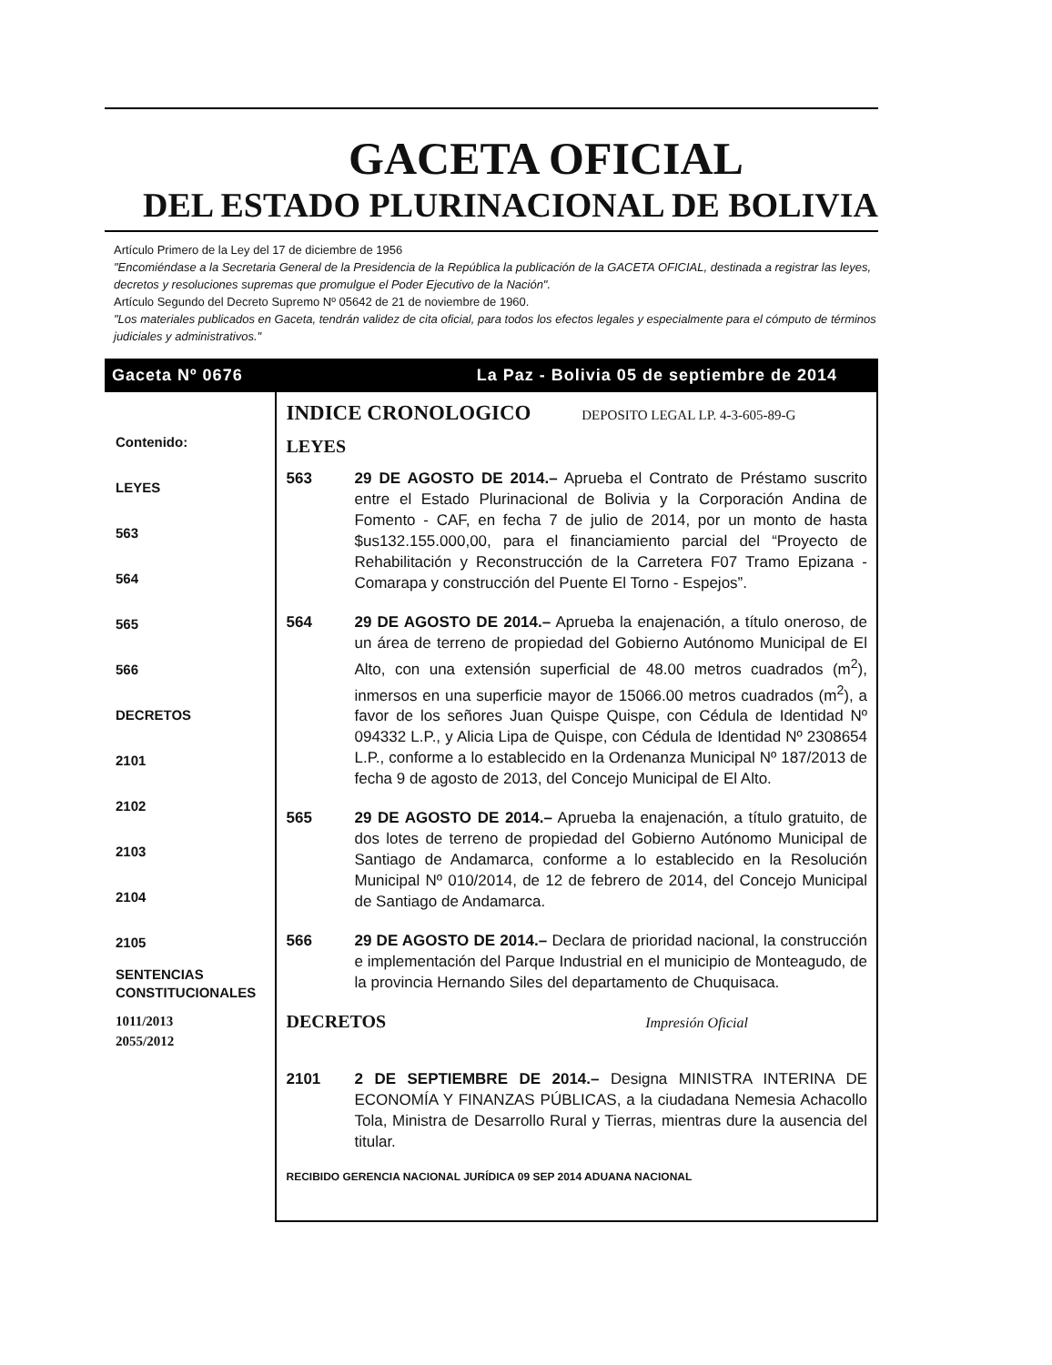GACETA OFICIAL
DEL ESTADO PLURINACIONAL DE BOLIVIA
Artículo Primero de la Ley del 17 de diciembre de 1956
"Encomiéndase a la Secretaria General de la Presidencia de la República la publicación de la GACETA OFICIAL, destinada a registrar las leyes, decretos y resoluciones supremas que promulgue el Poder Ejecutivo de la Nación".
Artículo Segundo del Decreto Supremo Nº 05642 de 21 de noviembre de 1960.
"Los materiales publicados en Gaceta, tendrán validez de cita oficial, para todos los efectos legales y especialmente para el cómputo de términos judiciales y administrativos."
Gaceta Nº 0676 La Paz - Bolivia 05 de septiembre de 2014
Contenido:
LEYES
563
564
565
566
DECRETOS
2101
2102
2103
2104
2105
SENTENCIAS
CONSTITUCIONALES
1011/2013
2055/2012
INDICE CRONOLOGICO DEPOSITO LEGAL LP. 4-3-605-89-G
LEYES
563 29 DE AGOSTO DE 2014.– Aprueba el Contrato de Préstamo suscrito entre el Estado Plurinacional de Bolivia y la Corporación Andina de Fomento - CAF, en fecha 7 de julio de 2014, por un monto de hasta $us132.155.000,00, para el financiamiento parcial del “Proyecto de Rehabilitación y Reconstrucción de la Carretera F07 Tramo Epizana - Comarapa y construcción del Puente El Torno - Espejos”.
564 29 DE AGOSTO DE 2014.– Aprueba la enajenación, a título oneroso, de un área de terreno de propiedad del Gobierno Autónomo Municipal de El Alto, con una extensión superficial de 48.00 metros cuadrados (m<sup>2</sup>), inmersos en una superficie mayor de 15066.00 metros cuadrados (m<sup>2</sup>), a favor de los señores Juan Quispe Quispe, con Cédula de Identidad Nº 094332 L.P., y Alicia Lipa de Quispe, con Cédula de Identidad Nº 2308654 L.P., conforme a lo establecido en la Ordenanza Municipal Nº 187/2013 de fecha 9 de agosto de 2013, del Concejo Municipal de El Alto.
565 29 DE AGOSTO DE 2014.– Aprueba la enajenación, a título gratuito, de dos lotes de terreno de propiedad del Gobierno Autónomo Municipal de Santiago de Andamarca, conforme a lo establecido en la Resolución Municipal Nº 010/2014, de 12 de febrero de 2014, del Concejo Municipal de Santiago de Andamarca.
566 29 DE AGOSTO DE 2014.– Declara de prioridad nacional, la construcción e implementación del Parque Industrial en el municipio de Monteagudo, de la provincia Hernando Siles del departamento de Chuquisaca.
DECRETOS Impresión Oficial
2101 2 DE SEPTIEMBRE DE 2014.– Designa MINISTRA INTERINA DE ECONOMÍA Y FINANZAS PÚBLICAS, a la ciudadana Nemesia Achacollo Tola, Ministra de Desarrollo Rural y Tierras, mientras dure la ausencia del titular.
RECIBIDO GERENCIA NACIONAL JURÍDICA 09 SEP 2014 ADUANA NACIONAL